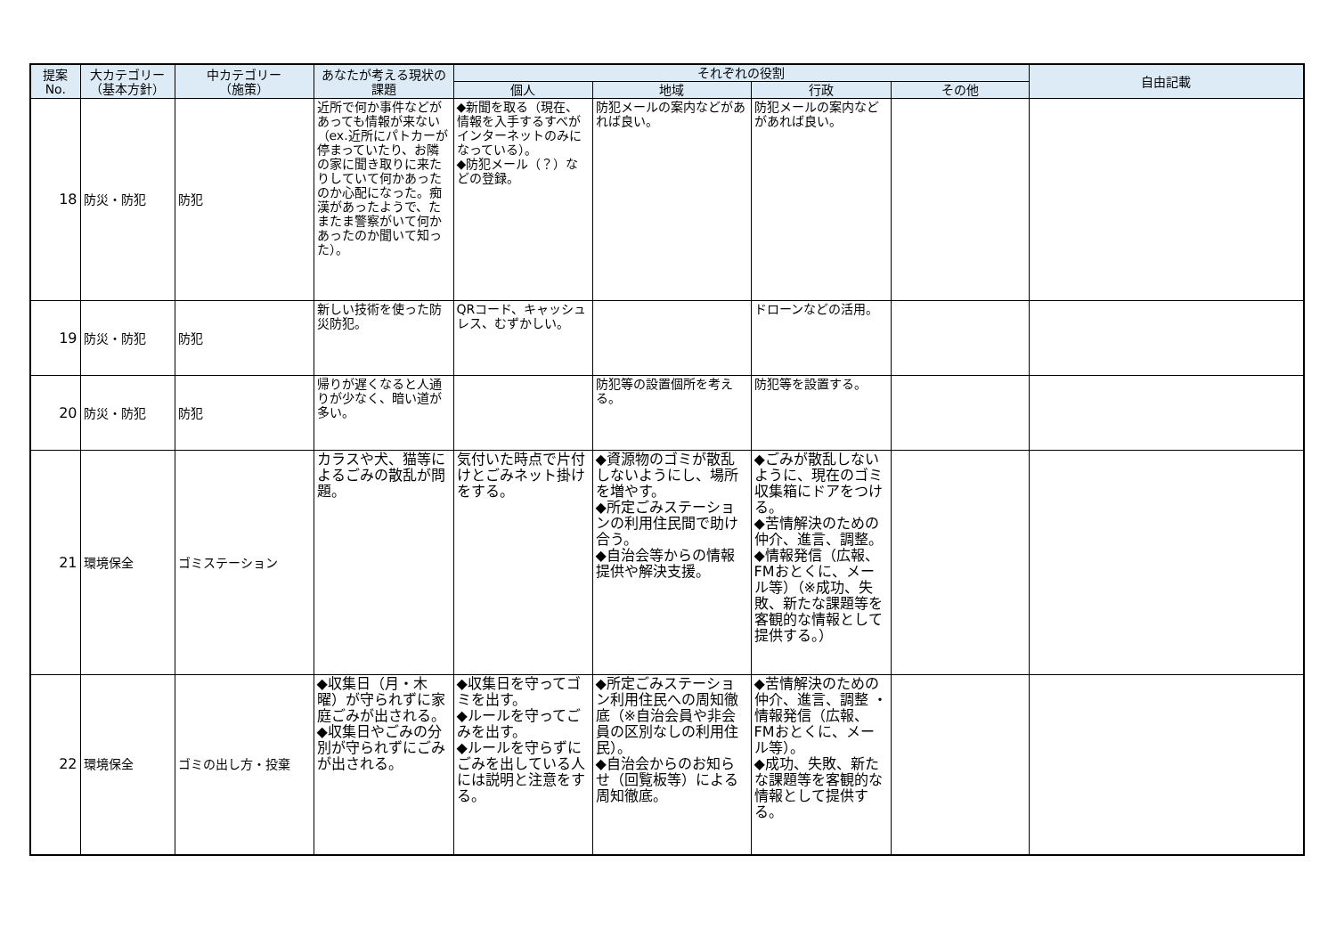| 提案 No. | 大カテゴリー （基本方針） | 中カテゴリー （施策） | あなたが考える現状の 課題 | それぞれの役割 | | | | 自由記載 |
| --- | --- | --- | --- | --- | --- | --- | --- | --- |
| | | | | 個人 | 地域 | 行政 | その他 | |
| 18 | 防災・防犯 | 防犯 | 近所で何か事件などがあっても情報が来ない（ex.近所にパトカーが停まっていたり、お隣の家に聞き取りに来たりしていて何かあったのか心配になった。痴漢があったようで、たまたま警察がいて何かあったのか聞いて知った）。 | ◆新聞を取る（現在、情報を入手するすべがインターネットのみになっている）。 ◆防犯メール（？）などの登録。 | 防犯メールの案内などがあれば良い。 | 防犯メールの案内などがあれば良い。 | | |
| 19 | 防災・防犯 | 防犯 | 新しい技術を使った防災防犯。 | QRコード、キャッシュレス、むずかしい。 | | ドローンなどの活用。 | | |
| 20 | 防災・防犯 | 防犯 | 帰りが遅くなると人通りが少なく、暗い道が多い。 | | 防犯等の設置個所を考える。 | 防犯等を設置する。 | | |
| 21 | 環境保全 | ゴミステーション | カラスや犬、猫等によるごみの散乱が問題。 | 気付いた時点で片付けとごみネット掛けをする。 | ◆資源物のゴミが散乱しないようにし、場所を増やす。 ◆所定ごみステーションの利用住民間で助け合う。 ◆自治会等からの情報提供や解決支援。 | ◆ごみが散乱しないように、現在のゴミ収集箱にドアをつける。 ◆苦情解決のための仲介、進言、調整。 ◆情報発信（広報、FMおとくに、メール等）（※成功、失敗、新たな課題等を客観的な情報として提供する。） | | |
| 22 | 環境保全 | ゴミの出し方・投棄 | ◆収集日（月・木曜）が守られずに家庭ごみが出される。 ◆収集日やごみの分別が守られずにごみが出される。 | ◆収集日を守ってゴミを出す。 ◆ルールを守ってごみを出す。 ◆ルールを守らずにごみを出している人には説明と注意をする。 | ◆所定ごみステーション利用住民への周知徹底（※自治会員や非会員の区別なしの利用住民）。 ◆自治会からのお知らせ（回覧板等）による周知徹底。 | ◆苦情解決のための仲介、進言、調整 ・情報発信（広報、FMおとくに、メール等）。 ◆成功、失敗、新たな課題等を客観的な情報として提供する。 | | |